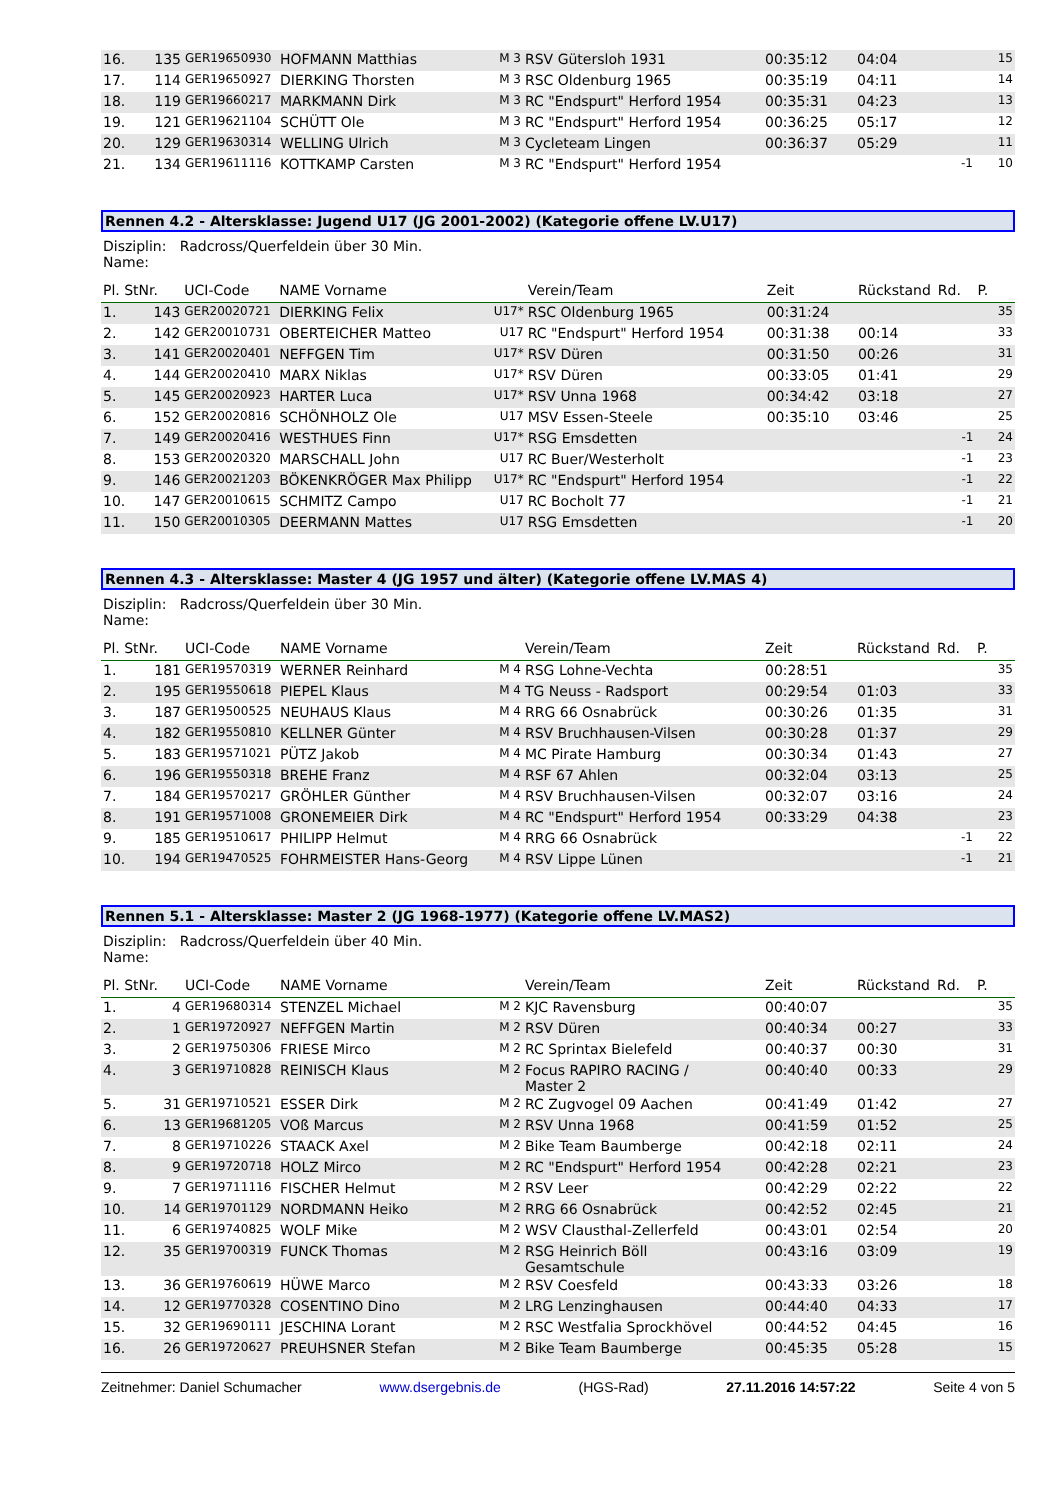| 16. | 135 | GER19650930 | HOFMANN Matthias | M 3 | RSV Gütersloh 1931 | 00:35:12 | 04:04 | | 15 |
| 17. | 114 | GER19650927 | DIERKING Thorsten | M 3 | RSC Oldenburg 1965 | 00:35:19 | 04:11 | | 14 |
| 18. | 119 | GER19660217 | MARKMANN Dirk | M 3 | RC "Endspurt" Herford 1954 | 00:35:31 | 04:23 | | 13 |
| 19. | 121 | GER19621104 | SCHÜTT Ole | M 3 | RC "Endspurt" Herford 1954 | 00:36:25 | 05:17 | | 12 |
| 20. | 129 | GER19630314 | WELLING Ulrich | M 3 | Cycleteam Lingen | 00:36:37 | 05:29 | | 11 |
| 21. | 134 | GER19611116 | KOTTKAMP Carsten | M 3 | RC "Endspurt" Herford 1954 | | | -1 | 10 |
Rennen 4.2 - Altersklasse: Jugend U17 (JG 2001-2002) (Kategorie offene LV.U17)
Disziplin: Radcross/Querfeldein über 30 Min.
Name:
| Pl. StNr. | | UCI-Code | NAME Vorname | | Verein/Team | Zeit | Rückstand | Rd. | P. |
| --- | --- | --- | --- | --- | --- | --- | --- | --- | --- |
| 1. | 143 | GER20020721 | DIERKING Felix | U17* | RSC Oldenburg 1965 | 00:31:24 | | | 35 |
| 2. | 142 | GER20010731 | OBERTEICHER Matteo | U17 | RC "Endspurt" Herford 1954 | 00:31:38 | 00:14 | | 33 |
| 3. | 141 | GER20020401 | NEFFGEN Tim | U17* | RSV Düren | 00:31:50 | 00:26 | | 31 |
| 4. | 144 | GER20020410 | MARX Niklas | U17* | RSV Düren | 00:33:05 | 01:41 | | 29 |
| 5. | 145 | GER20020923 | HARTER Luca | U17* | RSV Unna 1968 | 00:34:42 | 03:18 | | 27 |
| 6. | 152 | GER20020816 | SCHÖNHOLZ Ole | U17 | MSV Essen-Steele | 00:35:10 | 03:46 | | 25 |
| 7. | 149 | GER20020416 | WESTHUES Finn | U17* | RSG Emsdetten | | | -1 | 24 |
| 8. | 153 | GER20020320 | MARSCHALL John | U17 | RC Buer/Westerholt | | | -1 | 23 |
| 9. | 146 | GER20021203 | BÖKENKRÖGER Max Philipp | U17* | RC "Endspurt" Herford 1954 | | | -1 | 22 |
| 10. | 147 | GER20010615 | SCHMITZ Campo | U17 | RC Bocholt 77 | | | -1 | 21 |
| 11. | 150 | GER20010305 | DEERMANN Mattes | U17 | RSG Emsdetten | | | -1 | 20 |
Rennen 4.3 - Altersklasse: Master 4 (JG 1957 und älter) (Kategorie offene LV.MAS 4)
Disziplin: Radcross/Querfeldein über 30 Min.
Name:
| Pl. StNr. | | UCI-Code | NAME Vorname | | Verein/Team | Zeit | Rückstand | Rd. | P. |
| --- | --- | --- | --- | --- | --- | --- | --- | --- | --- |
| 1. | 181 | GER19570319 | WERNER Reinhard | M 4 | RSG Lohne-Vechta | 00:28:51 | | | 35 |
| 2. | 195 | GER19550618 | PIEPEL Klaus | M 4 | TG Neuss - Radsport | 00:29:54 | 01:03 | | 33 |
| 3. | 187 | GER19500525 | NEUHAUS Klaus | M 4 | RRG 66 Osnabrück | 00:30:26 | 01:35 | | 31 |
| 4. | 182 | GER19550810 | KELLNER Günter | M 4 | RSV Bruchhausen-Vilsen | 00:30:28 | 01:37 | | 29 |
| 5. | 183 | GER19571021 | PÜTZ Jakob | M 4 | MC Pirate Hamburg | 00:30:34 | 01:43 | | 27 |
| 6. | 196 | GER19550318 | BREHE Franz | M 4 | RSF 67 Ahlen | 00:32:04 | 03:13 | | 25 |
| 7. | 184 | GER19570217 | GRÖHLER Günther | M 4 | RSV Bruchhausen-Vilsen | 00:32:07 | 03:16 | | 24 |
| 8. | 191 | GER19571008 | GRONEMEIER Dirk | M 4 | RC "Endspurt" Herford 1954 | 00:33:29 | 04:38 | | 23 |
| 9. | 185 | GER19510617 | PHILIPP Helmut | M 4 | RRG 66 Osnabrück | | | -1 | 22 |
| 10. | 194 | GER19470525 | FOHRMEISTER Hans-Georg | M 4 | RSV Lippe Lünen | | | -1 | 21 |
Rennen 5.1 - Altersklasse: Master 2 (JG 1968-1977) (Kategorie offene LV.MAS2)
Disziplin: Radcross/Querfeldein über 40 Min.
Name:
| Pl. StNr. | | UCI-Code | NAME Vorname | | Verein/Team | Zeit | Rückstand | Rd. | P. |
| --- | --- | --- | --- | --- | --- | --- | --- | --- | --- |
| 1. | 4 | GER19680314 | STENZEL Michael | M 2 | KJC Ravensburg | 00:40:07 | | | 35 |
| 2. | 1 | GER19720927 | NEFFGEN Martin | M 2 | RSV Düren | 00:40:34 | 00:27 | | 33 |
| 3. | 2 | GER19750306 | FRIESE Mirco | M 2 | RC Sprintax Bielefeld | 00:40:37 | 00:30 | | 31 |
| 4. | 3 | GER19710828 | REINISCH Klaus | M 2 | Focus RAPIRO RACING / Master 2 | 00:40:40 | 00:33 | | 29 |
| 5. | 31 | GER19710521 | ESSER Dirk | M 2 | RC Zugvogel 09 Aachen | 00:41:49 | 01:42 | | 27 |
| 6. | 13 | GER19681205 | VOß Marcus | M 2 | RSV Unna 1968 | 00:41:59 | 01:52 | | 25 |
| 7. | 8 | GER19710226 | STAACK Axel | M 2 | Bike Team Baumberge | 00:42:18 | 02:11 | | 24 |
| 8. | 9 | GER19720718 | HOLZ Mirco | M 2 | RC "Endspurt" Herford 1954 | 00:42:28 | 02:21 | | 23 |
| 9. | 7 | GER19711116 | FISCHER Helmut | M 2 | RSV Leer | 00:42:29 | 02:22 | | 22 |
| 10. | 14 | GER19701129 | NORDMANN Heiko | M 2 | RRG 66 Osnabrück | 00:42:52 | 02:45 | | 21 |
| 11. | 6 | GER19740825 | WOLF Mike | M 2 | WSV Clausthal-Zellerfeld | 00:43:01 | 02:54 | | 20 |
| 12. | 35 | GER19700319 | FUNCK Thomas | M 2 | RSG Heinrich Böll Gesamtschule | 00:43:16 | 03:09 | | 19 |
| 13. | 36 | GER19760619 | HÜWE Marco | M 2 | RSV Coesfeld | 00:43:33 | 03:26 | | 18 |
| 14. | 12 | GER19770328 | COSENTINO Dino | M 2 | LRG Lenzinghausen | 00:44:40 | 04:33 | | 17 |
| 15. | 32 | GER19690111 | JESCHINA Lorant | M 2 | RSC Westfalia Sprockhövel | 00:44:52 | 04:45 | | 16 |
| 16. | 26 | GER19720627 | PREUHSNER Stefan | M 2 | Bike Team Baumberge | 00:45:35 | 05:28 | | 15 |
Zeitnehmer: Daniel Schumacher www.dsergebnis.de (HGS-Rad) 27.11.2016 14:57:22 Seite 4 von 5